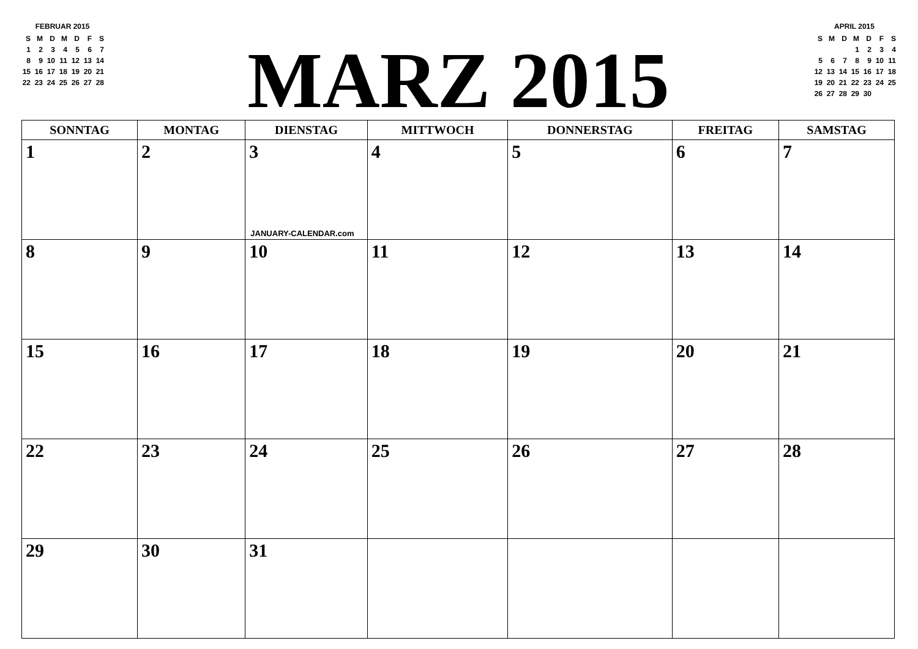FEBRUAR 2015
| S | M | D | M | D | F | S |
| 1 | 2 | 3 | 4 | 5 | 6 | 7 |
| 8 | 9 | 10 | 11 | 12 | 13 | 14 |
| 15 | 16 | 17 | 18 | 19 | 20 | 21 |
| 22 | 23 | 24 | 25 | 26 | 27 | 28 |
MARZ 2015
APRIL 2015
| S | M | D | M | D | F | S |
| | | | 1 | 2 | 3 | 4 |
| 5 | 6 | 7 | 8 | 9 | 10 | 11 |
| 12 | 13 | 14 | 15 | 16 | 17 | 18 |
| 19 | 20 | 21 | 22 | 23 | 24 | 25 |
| 26 | 27 | 28 | 29 | 30 | | |
| SONNTAG | MONTAG | DIENSTAG | MITTWOCH | DONNERSTAG | FREITAG | SAMSTAG |
| --- | --- | --- | --- | --- | --- | --- |
| 1 | 2 | 3 JANUARY-CALENDAR.com | 4 | 5 | 6 | 7 |
| 8 | 9 | 10 | 11 | 12 | 13 | 14 |
| 15 | 16 | 17 | 18 | 19 | 20 | 21 |
| 22 | 23 | 24 | 25 | 26 | 27 | 28 |
| 29 | 30 | 31 | | | | |